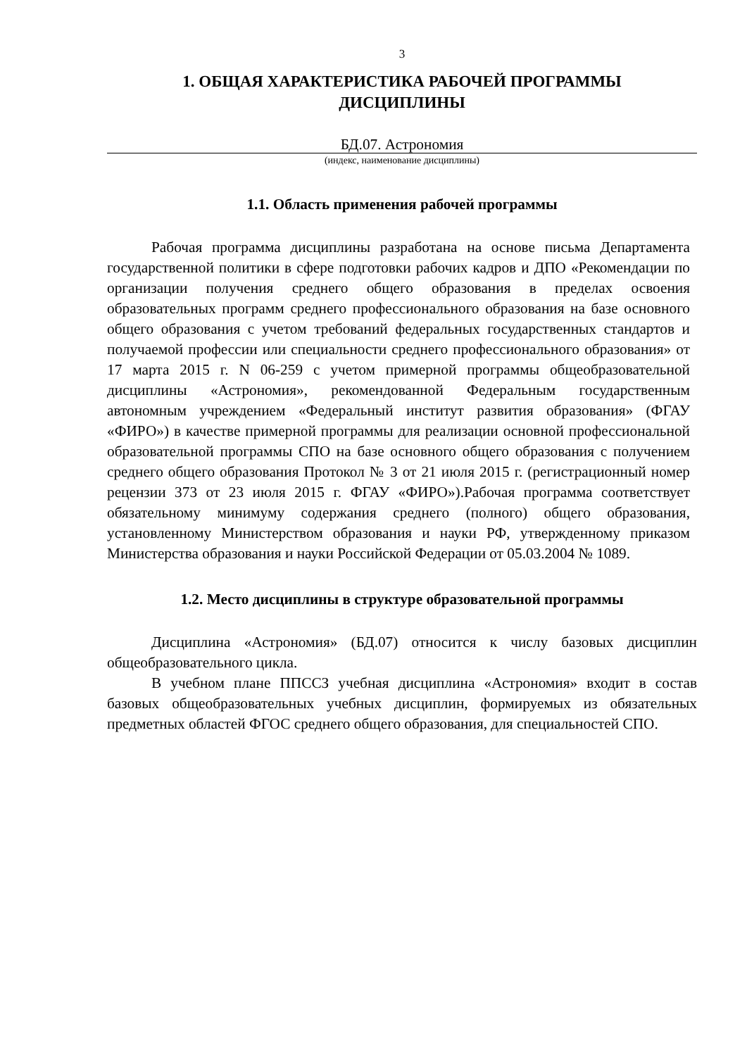3
1. ОБЩАЯ ХАРАКТЕРИСТИКА РАБОЧЕЙ ПРОГРАММЫ
ДИСЦИПЛИНЫ
БД.07. Астрономия
(индекс, наименование дисциплины)
1.1. Область применения рабочей программы
Рабочая программа дисциплины разработана на основе письма Департамента государственной политики в сфере подготовки рабочих кадров и ДПО «Рекомендации по организации получения среднего общего образования в пределах освоения образовательных программ среднего профессионального образования на базе основного общего образования с учетом требований федеральных государственных стандартов и получаемой профессии или специальности среднего профессионального образования» от 17 марта 2015 г. N 06-259 с учетом примерной программы общеобразовательной дисциплины «Астрономия», рекомендованной Федеральным государственным автономным учреждением «Федеральный институт развития образования» (ФГАУ «ФИРО») в качестве примерной программы для реализации основной профессиональной образовательной программы СПО на базе основного общего образования с получением среднего общего образования Протокол № 3 от 21 июля 2015 г. (регистрационный номер рецензии 373 от 23 июля 2015 г. ФГАУ «ФИРО»).Рабочая программа соответствует обязательному минимуму содержания среднего (полного) общего образования, установленному Министерством образования и науки РФ, утвержденному приказом Министерства образования и науки Российской Федерации от 05.03.2004 № 1089.
1.2. Место дисциплины в структуре образовательной программы
Дисциплина «Астрономия» (БД.07) относится к числу базовых дисциплин общеобразовательного цикла.
В учебном плане ППССЗ учебная дисциплина «Астрономия» входит в состав базовых общеобразовательных учебных дисциплин, формируемых из обязательных предметных областей ФГОС среднего общего образования, для специальностей СПО.